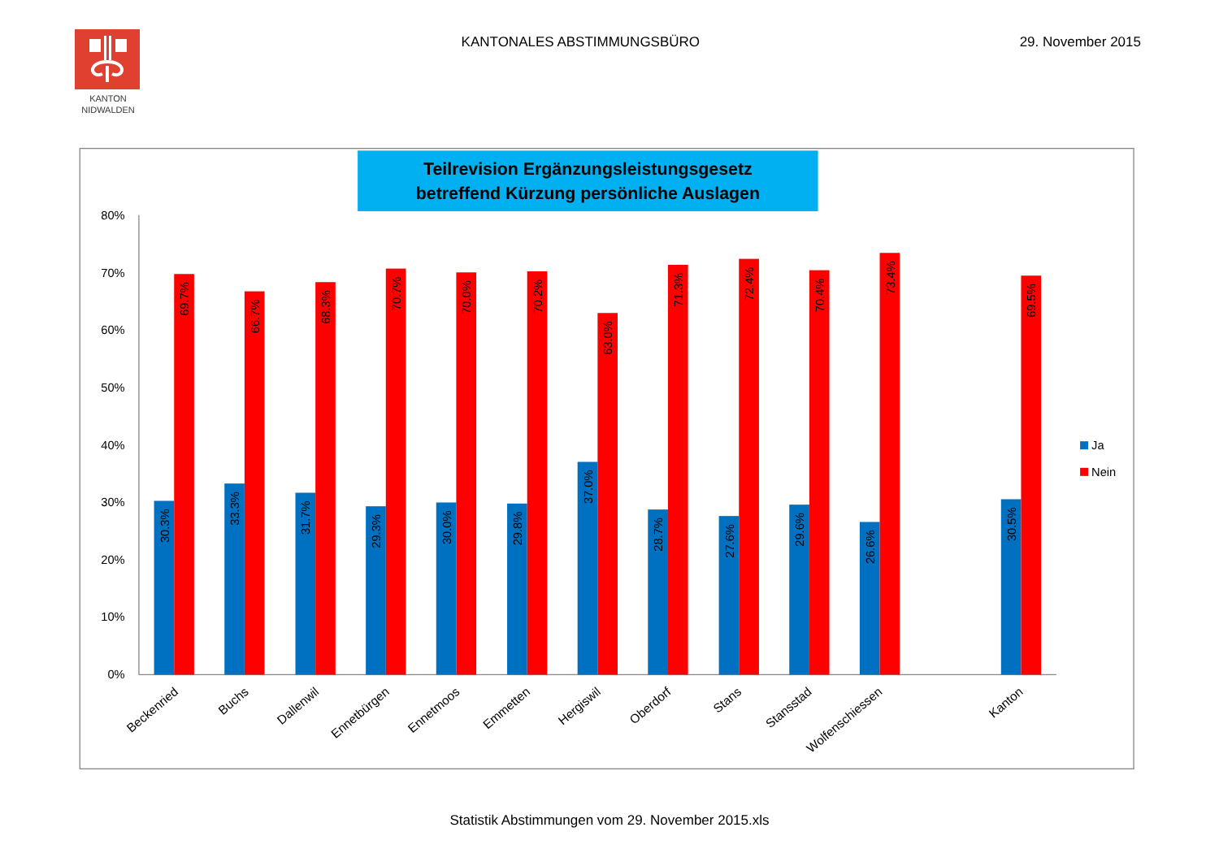KANTON
NIDWALDEN
KANTONALES ABSTIMMUNGSBÜRO 29. November 2015
Teilrevision Ergänzungsleistungsgesetz
betreffend Kürzung persönliche Auslagen
80%
70%
60%
50%
40%
30%
20%
10%
0%
30.3%
33.3%
31.7%
29.3%
30.0%
29.8%
37.0%
28.7%
27.6%
29.6%
26.6%
30.5%
69.7%
66.7%
68.3%
70.7%
70.0%
70.2%
63.0%
71.3%
72.4%
70.4%
73.4%
69.5%
Beckenried
Buchs
Dallenwil
Ennetbürgen
Ennetmoos
Emmetten
Hergiswil
Oberdorf
Stans
Stansstad
Wolfenschiessen
Kanton
Ja
Nein
Statistik Abstimmungen vom 29. November 2015.xls